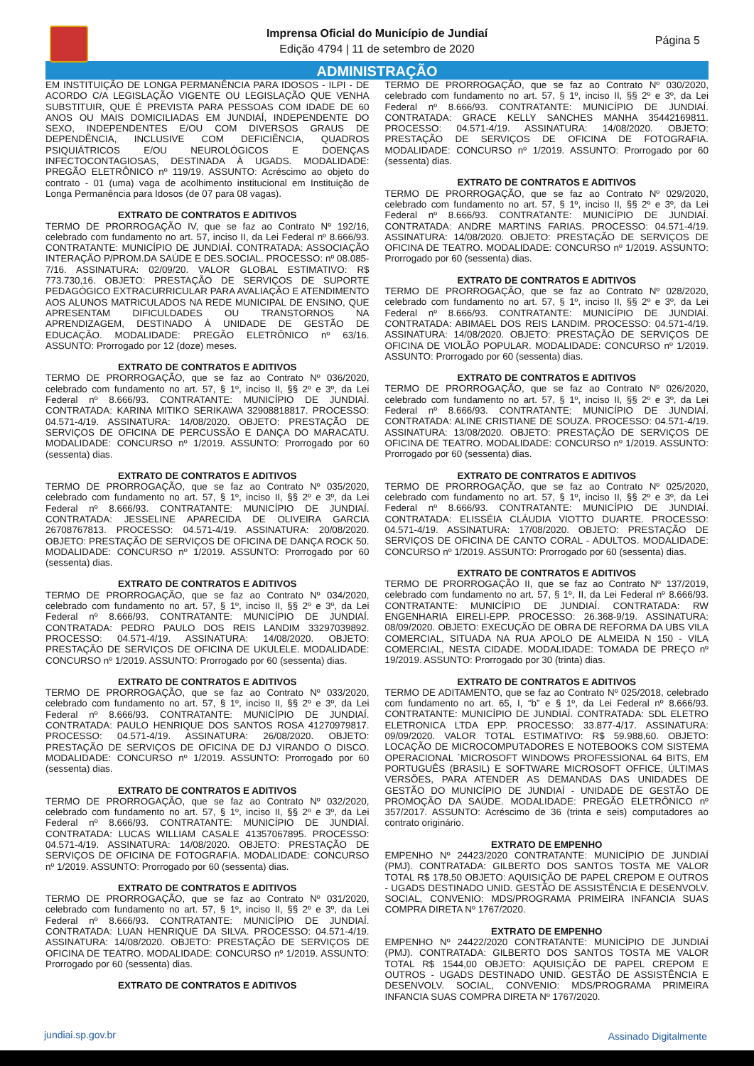Imprensa Oficial do Município de Jundiaí
Edição 4794 | 11 de setembro de 2020
Página 5
ADMINISTRAÇÃO
EM INSTITUIÇÃO DE LONGA PERMANÊNCIA PARA IDOSOS - ILPI - DE ACORDO C/A LEGISLAÇÃO VIGENTE OU LEGISLAÇÃO QUE VENHA SUBSTITUIR, QUE É PREVISTA PARA PESSOAS COM IDADE DE 60 ANOS OU MAIS DOMICILIADAS EM JUNDIAÍ, INDEPENDENTE DO SEXO, INDEPENDENTES E/OU COM DIVERSOS GRAUS DE DEPENDÊNCIA, INCLUSIVE COM DEFICIÊNCIA, QUADROS PSIQUIÁTRICOS E/OU NEUROLÓGICOS E DOENÇAS INFECTOCONTAGIOSAS, DESTINADA À UGADS. MODALIDADE: PREGÃO ELETRÔNICO nº 119/19. ASSUNTO: Acréscimo ao objeto do contrato - 01 (uma) vaga de acolhimento institucional em Instituição de Longa Permanência para Idosos (de 07 para 08 vagas).
EXTRATO DE CONTRATOS E ADITIVOS
TERMO DE PRORROGAÇÃO IV, que se faz ao Contrato Nº 192/16, celebrado com fundamento no art. 57, inciso II, da Lei Federal nº 8.666/93. CONTRATANTE: MUNICÍPIO DE JUNDIAÍ. CONTRATADA: ASSOCIAÇÃO INTERAÇÃO P/PROM.DA SAÚDE E DES.SOCIAL. PROCESSO: nº 08.085-7/16. ASSINATURA: 02/09/20. VALOR GLOBAL ESTIMATIVO: R$ 773.730,16. OBJETO: PRESTAÇÃO DE SERVIÇOS DE SUPORTE PEDAGÓGICO EXTRACURRICULAR PARA AVALIAÇÃO E ATENDIMENTO AOS ALUNOS MATRICULADOS NA REDE MUNICIPAL DE ENSINO, QUE APRESENTAM DIFICULDADES OU TRANSTORNOS NA APRENDIZAGEM, DESTINADO À UNIDADE DE GESTÃO DE EDUCAÇÃO. MODALIDADE: PREGÃO ELETRÔNICO nº 63/16. ASSUNTO: Prorrogado por 12 (doze) meses.
EXTRATO DE CONTRATOS E ADITIVOS
TERMO DE PRORROGAÇÃO, que se faz ao Contrato Nº 036/2020, celebrado com fundamento no art. 57, § 1º, inciso II, §§ 2º e 3º, da Lei Federal nº 8.666/93. CONTRATANTE: MUNICÍPIO DE JUNDIAÍ. CONTRATADA: KARINA MITIKO SERIKAWA 32908818817. PROCESSO: 04.571-4/19. ASSINATURA: 14/08/2020. OBJETO: PRESTAÇÃO DE SERVIÇOS DE OFICINA DE PERCUSSÃO E DANÇA DO MARACATU. MODALIDADE: CONCURSO nº 1/2019. ASSUNTO: Prorrogado por 60 (sessenta) dias.
EXTRATO DE CONTRATOS E ADITIVOS
TERMO DE PRORROGAÇÃO, que se faz ao Contrato Nº 035/2020, celebrado com fundamento no art. 57, § 1º, inciso II, §§ 2º e 3º, da Lei Federal nº 8.666/93. CONTRATANTE: MUNICÍPIO DE JUNDIAÍ. CONTRATADA: JESSELINE APARECIDA DE OLIVEIRA GARCIA 26708767813. PROCESSO: 04.571-4/19. ASSINATURA: 20/08/2020. OBJETO: PRESTAÇÃO DE SERVIÇOS DE OFICINA DE DANÇA ROCK 50. MODALIDADE: CONCURSO nº 1/2019. ASSUNTO: Prorrogado por 60 (sessenta) dias.
EXTRATO DE CONTRATOS E ADITIVOS
TERMO DE PRORROGAÇÃO, que se faz ao Contrato Nº 034/2020, celebrado com fundamento no art. 57, § 1º, inciso II, §§ 2º e 3º, da Lei Federal nº 8.666/93. CONTRATANTE: MUNICÍPIO DE JUNDIAÍ. CONTRATADA: PEDRO PAULO DOS REIS LANDIM 33297039892. PROCESSO: 04.571-4/19. ASSINATURA: 14/08/2020. OBJETO: PRESTAÇÃO DE SERVIÇOS DE OFICINA DE UKULELE. MODALIDADE: CONCURSO nº 1/2019. ASSUNTO: Prorrogado por 60 (sessenta) dias.
EXTRATO DE CONTRATOS E ADITIVOS
TERMO DE PRORROGAÇÃO, que se faz ao Contrato Nº 033/2020, celebrado com fundamento no art. 57, § 1º, inciso II, §§ 2º e 3º, da Lei Federal nº 8.666/93. CONTRATANTE: MUNICÍPIO DE JUNDIAÍ. CONTRATADA: PAULO HENRIQUE DOS SANTOS ROSA 41270979817. PROCESSO: 04.571-4/19. ASSINATURA: 26/08/2020. OBJETO: PRESTAÇÃO DE SERVIÇOS DE OFICINA DE DJ VIRANDO O DISCO. MODALIDADE: CONCURSO nº 1/2019. ASSUNTO: Prorrogado por 60 (sessenta) dias.
EXTRATO DE CONTRATOS E ADITIVOS
TERMO DE PRORROGAÇÃO, que se faz ao Contrato Nº 032/2020, celebrado com fundamento no art. 57, § 1º, inciso II, §§ 2º e 3º, da Lei Federal nº 8.666/93. CONTRATANTE: MUNICÍPIO DE JUNDIAÍ. CONTRATADA: LUCAS WILLIAM CASALE 41357067895. PROCESSO: 04.571-4/19. ASSINATURA: 14/08/2020. OBJETO: PRESTAÇÃO DE SERVIÇOS DE OFICINA DE FOTOGRAFIA. MODALIDADE: CONCURSO nº 1/2019. ASSUNTO: Prorrogado por 60 (sessenta) dias.
EXTRATO DE CONTRATOS E ADITIVOS
TERMO DE PRORROGAÇÃO, que se faz ao Contrato Nº 031/2020, celebrado com fundamento no art. 57, § 1º, inciso II, §§ 2º e 3º, da Lei Federal nº 8.666/93. CONTRATANTE: MUNICÍPIO DE JUNDIAÍ. CONTRATADA: LUAN HENRIQUE DA SILVA. PROCESSO: 04.571-4/19. ASSINATURA: 14/08/2020. OBJETO: PRESTAÇÃO DE SERVIÇOS DE OFICINA DE TEATRO. MODALIDADE: CONCURSO nº 1/2019. ASSUNTO: Prorrogado por 60 (sessenta) dias.
EXTRATO DE CONTRATOS E ADITIVOS
TERMO DE PRORROGAÇÃO, que se faz ao Contrato Nº 030/2020, celebrado com fundamento no art. 57, § 1º, inciso II, §§ 2º e 3º, da Lei Federal nº 8.666/93. CONTRATANTE: MUNICÍPIO DE JUNDIAÍ. CONTRATADA: GRACE KELLY SANCHES MANHA 35442169811. PROCESSO: 04.571-4/19. ASSINATURA: 14/08/2020. OBJETO: PRESTAÇÃO DE SERVIÇOS DE OFICINA DE FOTOGRAFIA. MODALIDADE: CONCURSO nº 1/2019. ASSUNTO: Prorrogado por 60 (sessenta) dias.
EXTRATO DE CONTRATOS E ADITIVOS
TERMO DE PRORROGAÇÃO, que se faz ao Contrato Nº 029/2020, celebrado com fundamento no art. 57, § 1º, inciso II, §§ 2º e 3º, da Lei Federal nº 8.666/93. CONTRATANTE: MUNICÍPIO DE JUNDIAÍ. CONTRATADA: ANDRE MARTINS FARIAS. PROCESSO: 04.571-4/19. ASSINATURA: 14/08/2020. OBJETO: PRESTAÇÃO DE SERVIÇOS DE OFICINA DE TEATRO. MODALIDADE: CONCURSO nº 1/2019. ASSUNTO: Prorrogado por 60 (sessenta) dias.
EXTRATO DE CONTRATOS E ADITIVOS
TERMO DE PRORROGAÇÃO, que se faz ao Contrato Nº 028/2020, celebrado com fundamento no art. 57, § 1º, inciso II, §§ 2º e 3º, da Lei Federal nº 8.666/93. CONTRATANTE: MUNICÍPIO DE JUNDIAÍ. CONTRATADA: ABIMAEL DOS REIS LANDIM. PROCESSO: 04.571-4/19. ASSINATURA: 14/08/2020. OBJETO: PRESTAÇÃO DE SERVIÇOS DE OFICINA DE VIOLÃO POPULAR. MODALIDADE: CONCURSO nº 1/2019. ASSUNTO: Prorrogado por 60 (sessenta) dias.
EXTRATO DE CONTRATOS E ADITIVOS
TERMO DE PRORROGAÇÃO, que se faz ao Contrato Nº 026/2020, celebrado com fundamento no art. 57, § 1º, inciso II, §§ 2º e 3º, da Lei Federal nº 8.666/93. CONTRATANTE: MUNICÍPIO DE JUNDIAÍ. CONTRATADA: ALINE CRISTIANE DE SOUZA. PROCESSO: 04.571-4/19. ASSINATURA: 13/08/2020. OBJETO: PRESTAÇÃO DE SERVIÇOS DE OFICINA DE TEATRO. MODALIDADE: CONCURSO nº 1/2019. ASSUNTO: Prorrogado por 60 (sessenta) dias.
EXTRATO DE CONTRATOS E ADITIVOS
TERMO DE PRORROGAÇÃO, que se faz ao Contrato Nº 025/2020, celebrado com fundamento no art. 57, § 1º, inciso II, §§ 2º e 3º, da Lei Federal nº 8.666/93. CONTRATANTE: MUNICÍPIO DE JUNDIAÍ. CONTRATADA: ELISSÉIA CLÁUDIA VIOTTO DUARTE. PROCESSO: 04.571-4/19. ASSINATURA: 17/08/2020. OBJETO: PRESTAÇÃO DE SERVIÇOS DE OFICINA DE CANTO CORAL - ADULTOS. MODALIDADE: CONCURSO nº 1/2019. ASSUNTO: Prorrogado por 60 (sessenta) dias.
EXTRATO DE CONTRATOS E ADITIVOS
TERMO DE PRORROGAÇÃO II, que se faz ao Contrato Nº 137/2019, celebrado com fundamento no art. 57, § 1º, II, da Lei Federal nº 8.666/93. CONTRATANTE: MUNICÍPIO DE JUNDIAÍ. CONTRATADA: RW ENGENHARIA EIRELI-EPP. PROCESSO: 26.368-9/19. ASSINATURA: 08/09/2020. OBJETO: EXECUÇÃO DE OBRA DE REFORMA DA UBS VILA COMERCIAL, SITUADA NA RUA APOLO DE ALMEIDA N 150 - VILA COMERCIAL, NESTA CIDADE. MODALIDADE: TOMADA DE PREÇO nº 19/2019. ASSUNTO: Prorrogado por 30 (trinta) dias.
EXTRATO DE CONTRATOS E ADITIVOS
TERMO DE ADITAMENTO, que se faz ao Contrato Nº 025/2018, celebrado com fundamento no art. 65, I, “b” e § 1º, da Lei Federal nº 8.666/93. CONTRATANTE: MUNICÍPIO DE JUNDIAÍ. CONTRATADA: SDL ELETRO ELETRONICA LTDA EPP. PROCESSO: 33.877-4/17. ASSINATURA: 09/09/2020. VALOR TOTAL ESTIMATIVO: R$ 59.988,60. OBJETO: LOCAÇÃO DE MICROCOMPUTADORES E NOTEBOOKS COM SISTEMA OPERACIONAL ´MICROSOFT WINDOWS PROFESSIONAL 64 BITS, EM PORTUGUÊS (BRASIL) E SOFTWARE MICROSOFT OFFICE, ÚLTIMAS VERSÕES, PARA ATENDER AS DEMANDAS DAS UNIDADES DE GESTÃO DO MUNICÍPIO DE JUNDIAÍ - UNIDADE DE GESTÃO DE PROMOÇÃO DA SAÚDE. MODALIDADE: PREGÃO ELETRÔNICO nº 357/2017. ASSUNTO: Acréscimo de 36 (trinta e seis) computadores ao contrato originário.
EXTRATO DE EMPENHO
EMPENHO Nº 24423/2020 CONTRATANTE: MUNICÍPIO DE JUNDIAÍ (PMJ). CONTRATADA: GILBERTO DOS SANTOS TOSTA ME VALOR TOTAL R$ 178,50 OBJETO: AQUISIÇÃO DE PAPEL CREPOM E OUTROS - UGADS DESTINADO UNID. GESTÃO DE ASSISTÊNCIA E DESENVOLV. SOCIAL, CONVENIO: MDS/PROGRAMA PRIMEIRA INFANCIA SUAS COMPRA DIRETA Nº 1767/2020.
EXTRATO DE EMPENHO
EMPENHO Nº 24422/2020 CONTRATANTE: MUNICÍPIO DE JUNDIAÍ (PMJ). CONTRATADA: GILBERTO DOS SANTOS TOSTA ME VALOR TOTAL R$ 1544,00 OBJETO: AQUISIÇÃO DE PAPEL CREPOM E OUTROS - UGADS DESTINADO UNID. GESTÃO DE ASSISTÊNCIA E DESENVOLV. SOCIAL, CONVENIO: MDS/PROGRAMA PRIMEIRA INFANCIA SUAS COMPRA DIRETA Nº 1767/2020.
jundiai.sp.gov.br Assinado Digitalmente